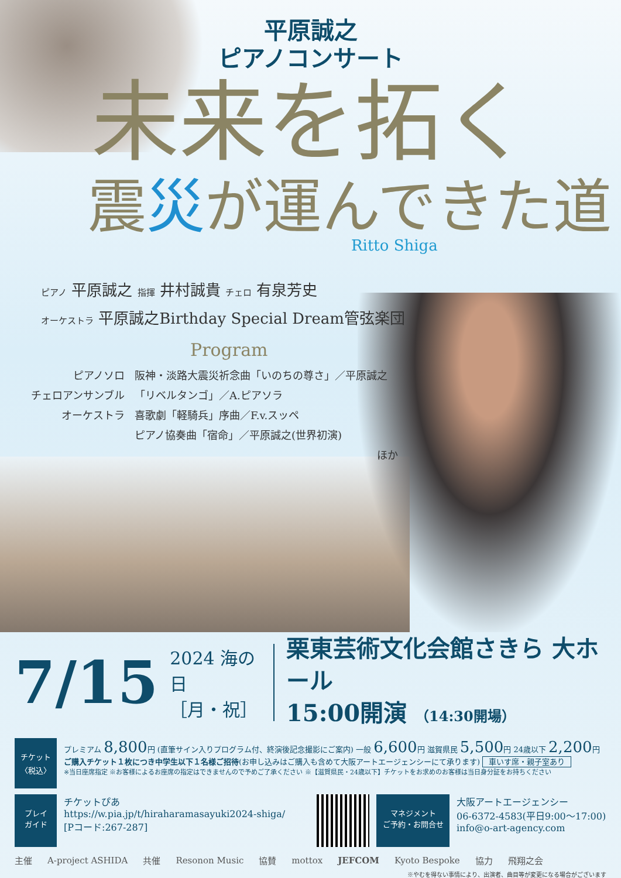平原誠之
ピアノコンサート
未来を拓く
震災が運んできた道
Ritto Shiga
ピアノ 平原誠之 指揮 井村誠貴 チェロ 有泉芳史
オーケストラ 平原誠之Birthday Special Dream管弦楽団
Program
ピアノソロ
阪神・淡路大震災祈念曲「いのちの尊さ」／平原誠之
チェロアンサンブル
「リベルタンゴ」／A.ピアソラ
オーケストラ
喜歌劇「軽騎兵」序曲／F.v.スッペ
ピアノ協奏曲「宿命」／平原誠之(世界初演)
ほか
7/15 2024 海の日
［月・祝］ 栗東芸術文化会館さきら 大ホール
15:00開演 （14:30開場）
チケット
〈税込〉
プレミアム 8,800円 (直筆サイン入りプログラム付、終演後記念撮影にご案内) 一般 6,600円 滋賀県民 5,500円 24歳以下 2,200円
ご購入チケット１枚につき中学生以下１名様ご招待(お申し込みはご購入も含めて大阪アートエージェンシーにて承ります) 車いす席・親子室あり
※当日座席指定 ※お客様によるお座席の指定はできませんので予めご了承ください ※【滋賀県民・24歳以下】チケットをお求めのお客様は当日身分証をお持ちください
プレイ
ガイド
チケットぴあ
https://w.pia.jp/t/hiraharamasayuki2024-shiga/
[Pコード:267-287]
マネジメント
ご予約・お問合せ
大阪アートエージェンシー
06-6372-4583(平日9:00～17:00)
info@o-art-agency.com
主催 A-project ASHIDA 共催 Resonon Music 協賛 mottox JEFCOM Kyoto Bespoke 協力 飛翔之会
※やむを得ない事情により、出演者、曲目等が変更になる場合がございます